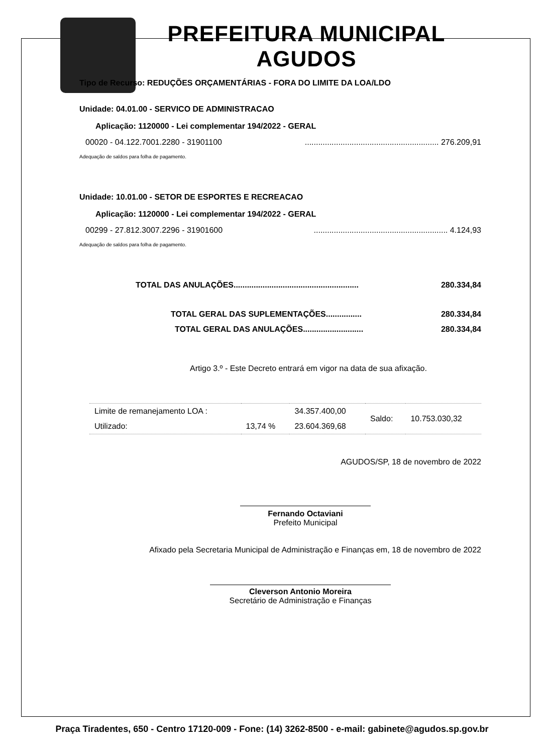PREFEITURA MUNICIPAL
AGUDOS
Tipo de Recurso: REDUÇÕES ORÇAMENTÁRIAS - FORA DO LIMITE DA LOA/LDO
Unidade: 04.01.00 - SERVICO DE ADMINISTRACAO
Aplicação: 1120000 - Lei complementar 194/2022 - GERAL
00020 - 04.122.7001.2280 - 31901100............................................................ 276.209,91
Adequação de saldos para folha de pagamento.
Unidade: 10.01.00 - SETOR DE ESPORTES E RECREACAO
Aplicação: 1120000 - Lei complementar 194/2022 - GERAL
00299 - 27.812.3007.2296 - 31901600............................................................ 4.124,93
Adequação de saldos para folha de pagamento.
TOTAL DAS ANULAÇÕES........................................................ 280.334,84
TOTAL GERAL DAS SUPLEMENTAÇÕES................ 280.334,84
TOTAL GERAL DAS ANULAÇÕES........................... 280.334,84
Artigo 3.º - Este Decreto entrará em vigor na data de sua afixação.
| Limite de remanejamento LOA : | | 34.357.400,00 | Saldo: | 10.753.030,32 |
| Utilizado: | 13,74 % | 23.604.369,68 | | |
AGUDOS/SP, 18 de novembro de 2022
Fernando Octaviani
Prefeito Municipal
Afixado pela Secretaria Municipal de Administração e Finanças em, 18 de novembro de 2022
Cleverson Antonio Moreira
Secretário de Administração e Finanças
Praça Tiradentes, 650 - Centro 17120-009 - Fone: (14) 3262-8500 - e-mail: gabinete@agudos.sp.gov.br